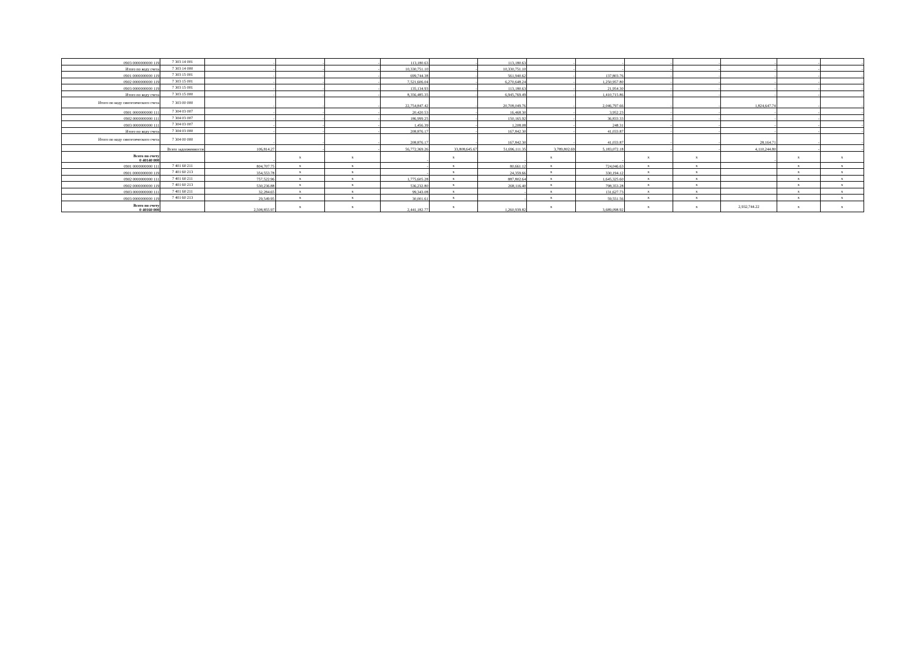| 0903 0000000000 119 | 7 303 14 001 | - | - | - | 113,180.63 | - | 113,180.63 | - | - | - | - | - | - | - |
| Итого по коду счета | 7 303 14 000 | - | - | - | 10,330,751.10 | - | 10,330,751.10 | - | - | - | - | - | - | - |
| 0901 0000000000 119 | 7 303 15 001 | - | - | - | 699,744.38 | - | 561,940.62 | - | 137,803.76 | - | - | - | - | - |
| 0902 0000000000 119 | 7 303 15 001 | - | - | - | 7,521,606.04 | - | 6,270,648.24 | - | 1,250,957.80 | - | - | - | - | - |
| 0903 0000000000 119 | 7 303 15 001 | - | - | - | 135,134.93 | - | 113,180.63 | - | 21,954.30 | - | - | - | - | - |
| Итого по коду счета | 7 303 15 000 | - | - | - | 8,356,485.35 | - | 6,945,769.49 | - | 1,410,715.86 | - | - | - | - | - |
| Итого по коду синтетического счета | 7 303 00 000 | - | - | - | 22,754,847.42 | - | 20,708,049.76 | - | 2,046,797.66 | - | - | 1,824,647.74 | - | - |
| 0901 0000000000 111 | 7 304 03 007 | - | - | - | 20,420.53 | - | 16,468.30 | - | 3,952.23 | - | - | - | - | - |
| 0902 0000000000 111 | 7 304 03 007 | - | - | - | 186,999.25 | - | 150,165.92 | - | 36,833.33 | - | - | - | - | - |
| 0903 0000000000 111 | 7 304 03 007 | - | - | - | 1,456.39 | - | 1,208.08 | - | 248.31 | - | - | - | - | - |
| Итого по коду счета | 7 304 03 000 | - | - | - | 208,876.17 | - | 167,842.30 | - | 41,033.87 | - | - | - | - | - |
| Итого по коду синтетического счета | 7 304 00 000 | - | - | - | 208,876.17 | - | 167,842.30 | - | 41,033.87 | - | - | 28,164.71 | - | - |
| | Всего задолженности | 106,814.27 | - | - | 56,772,369.26 | 33,808,645.67 | 51,696,111.35 | 3,789,802.69 | 5,183,072.18 | - | - | 4,110,244.80 | - | - |
| Всего по счету 0 40140 000 | | - | x | x | - | x | - | x | - | x | x | - | x | x |
| 0901 0000000000 111 | 7 401 60 211 | 804,707.75 | x | x | - | x | 80,661.12 | x | 724,046.63 | x | x | | x | x |
| 0901 0000000000 119 | 7 401 60 213 | 354,553.78 | x | x | - | x | 24,359.66 | x | 330,194.12 | x | x | | x | x |
| 0902 0000000000 111 | 7 401 60 211 | 757,522.96 | x | x | 1,775,605.28 | x | 887,802.64 | x | 1,645,325.60 | x | x | | x | x |
| 0902 0000000000 119 | 7 401 60 213 | 530,236.88 | x | x | 536,232.80 | x | 268,116.40 | x | 798,353.28 | x | x | | x | x |
| 0903 0000000000 111 | 7 401 60 211 | 32,284.65 | x | x | 99,343.08 | x | - | x | 131,627.73 | x | x | | x | x |
| 0903 0000000000 119 | 7 401 60 213 | 29,549.95 | x | x | 30,001.61 | x | - | x | 59,551.56 | x | x | | x | x |
| Всего по счету 0 40160 000 | | 2,508,855.97 | x | x | 2,441,182.77 | x | 1,260,939.82 | x | 3,689,098.92 | x | x | 2,932,744.22 | x | x |